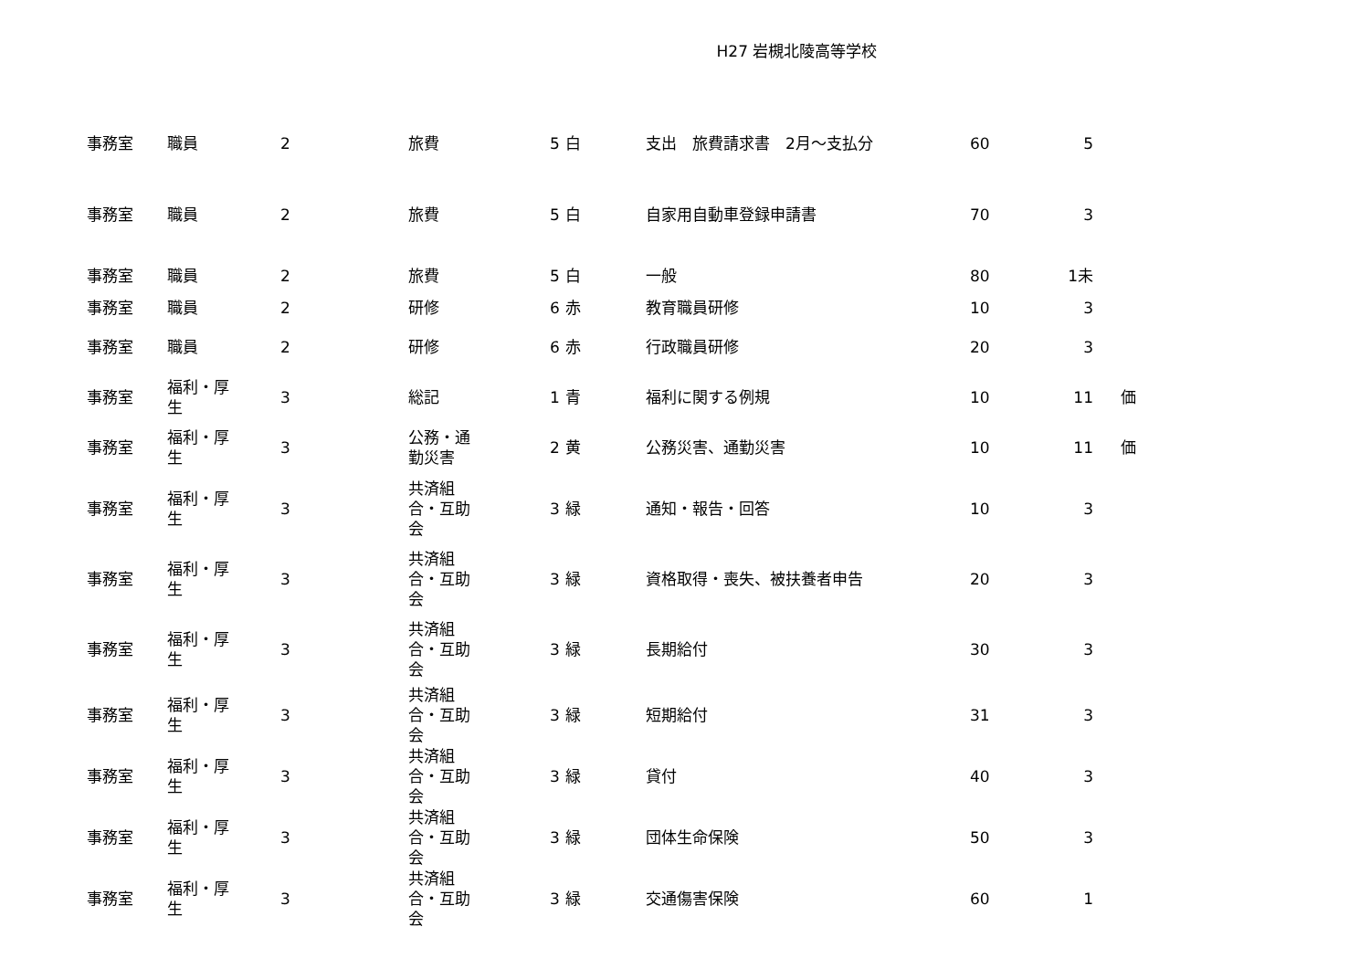H27 岩槻北陵高等学校
| 事務室 | 職員 | 2 | 旅費 | 5 | 白 | 支出 旅費請求書 2月～支払分 | 60 | 5 | |
| 事務室 | 職員 | 2 | 旅費 | 5 | 白 | 自家用自動車登録申請書 | 70 | 3 | |
| 事務室 | 職員 | 2 | 旅費 | 5 | 白 | 一般 | 80 | 1未 | |
| 事務室 | 職員 | 2 | 研修 | 6 | 赤 | 教育職員研修 | 10 | 3 | |
| 事務室 | 職員 | 2 | 研修 | 6 | 赤 | 行政職員研修 | 20 | 3 | |
| 事務室 | 福利・厚 生 | 3 | 総記 | 1 | 青 | 福利に関する例規 | 10 | 11 | 価 |
| 事務室 | 福利・厚 生 | 3 | 公務・通 勤災害 | 2 | 黄 | 公務災害、通勤災害 | 10 | 11 | 価 |
| 事務室 | 福利・厚 生 | 3 | 共済組 合・互助 会 | 3 | 緑 | 通知・報告・回答 | 10 | 3 | |
| 事務室 | 福利・厚 生 | 3 | 共済組 合・互助 会 | 3 | 緑 | 資格取得・喪失、被扶養者申告 | 20 | 3 | |
| 事務室 | 福利・厚 生 | 3 | 共済組 合・互助 会 | 3 | 緑 | 長期給付 | 30 | 3 | |
| 事務室 | 福利・厚 生 | 3 | 共済組 合・互助 会 | 3 | 緑 | 短期給付 | 31 | 3 | |
| 事務室 | 福利・厚 生 | 3 | 共済組 合・互助 会 | 3 | 緑 | 貸付 | 40 | 3 | |
| 事務室 | 福利・厚 生 | 3 | 共済組 合・互助 会 | 3 | 緑 | 団体生命保険 | 50 | 3 | |
| 事務室 | 福利・厚 生 | 3 | 共済組 合・互助 会 | 3 | 緑 | 交通傷害保険 | 60 | 1 | |